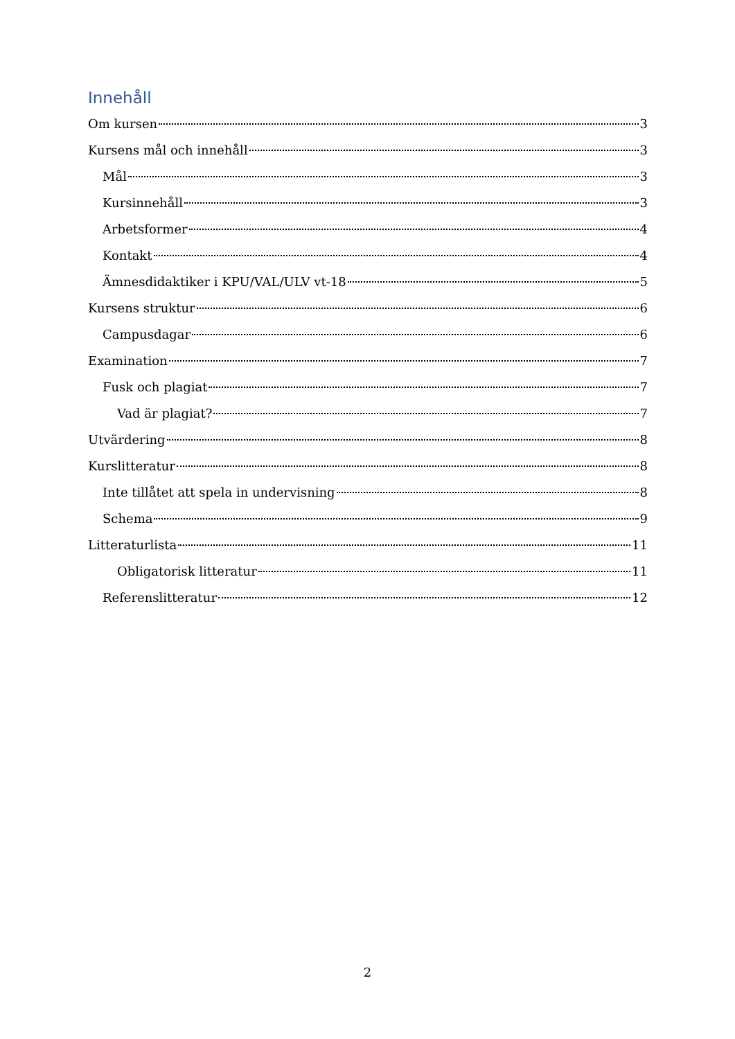Innehåll
Om kursen 3
Kursens mål och innehåll 3
Mål 3
Kursinnehåll 3
Arbetsformer 4
Kontakt 4
Ämnesdidaktiker i KPU/VAL/ULV vt-18 5
Kursens struktur 6
Campusdagar 6
Examination 7
Fusk och plagiat 7
Vad är plagiat? 7
Utvärdering 8
Kurslitteratur 8
Inte tillåtet att spela in undervisning 8
Schema 9
Litteraturlista 11
Obligatorisk litteratur 11
Referenslitteratur 12
2